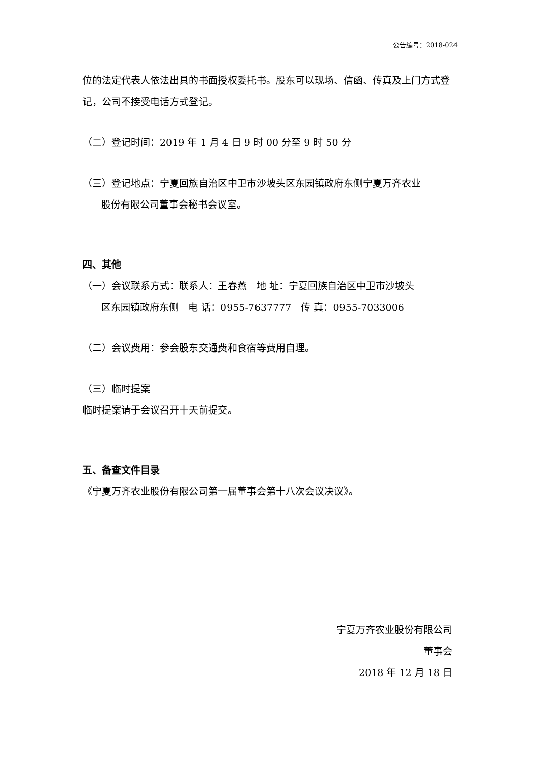公告编号：2018-024
位的法定代表人依法出具的书面授权委托书。股东可以现场、信函、传真及上门方式登记，公司不接受电话方式登记。
（二）登记时间：2019 年 1 月 4 日 9 时 00 分至 9 时 50 分
（三）登记地点：宁夏回族自治区中卫市沙坡头区东园镇政府东侧宁夏万齐农业
股份有限公司董事会秘书会议室。
四、其他
（一）会议联系方式：联系人：王春燕　地 址：宁夏回族自治区中卫市沙坡头
区东园镇政府东侧　电 话：0955-7637777　传 真：0955-7033006
（二）会议费用：参会股东交通费和食宿等费用自理。
（三）临时提案
临时提案请于会议召开十天前提交。
五、备查文件目录
《宁夏万齐农业股份有限公司第一届董事会第十八次会议决议》。
宁夏万齐农业股份有限公司
董事会
2018 年 12 月 18 日